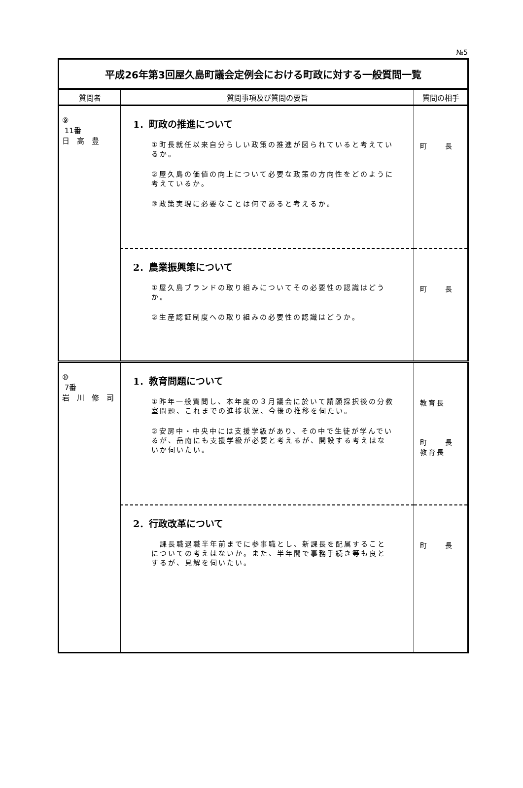№5
| 平成26年第3回屋久島町議会定例会における町政に対する一般質問一覧 | | |
| 質問者 | 質問事項及び質問の要旨 | 質問の相手 |
| ⑨ 11番 日 高 豊 | 1．町政の推進について ①町長就任以来自分らしい政策の推進が図られていると考えているか。 ②屋久島の価値の向上について必要な政策の方向性をどのように考えているか。 ③政策実現に必要なことは何であると考えるか。 | 町 長 |
| | 2．農業振興策について ①屋久島ブランドの取り組みについてその必要性の認識はどうか。 ②生産認証制度への取り組みの必要性の認識はどうか。 | 町 長 |
| ⑩ 7番 岩 川 修 司 | 1．教育問題について ①昨年一般質問し、本年度の３月議会に於いて請願採択後の分教室問題、これまでの進捗状況、今後の推移を伺たい。 ②安房中・中央中には支援学級があり、その中で生徒が学んでいるが、岳南にも支援学級が必要と考えるが、開設する考えはないか伺いたい。 | 教育長 町 長 教育長 |
| | 2．行政改革について 課長職退職半年前までに参事職とし、新課長を配属することについての考えはないか。また、半年間で事務手続き等も良とするが、見解を伺いたい。 | 町 長 |